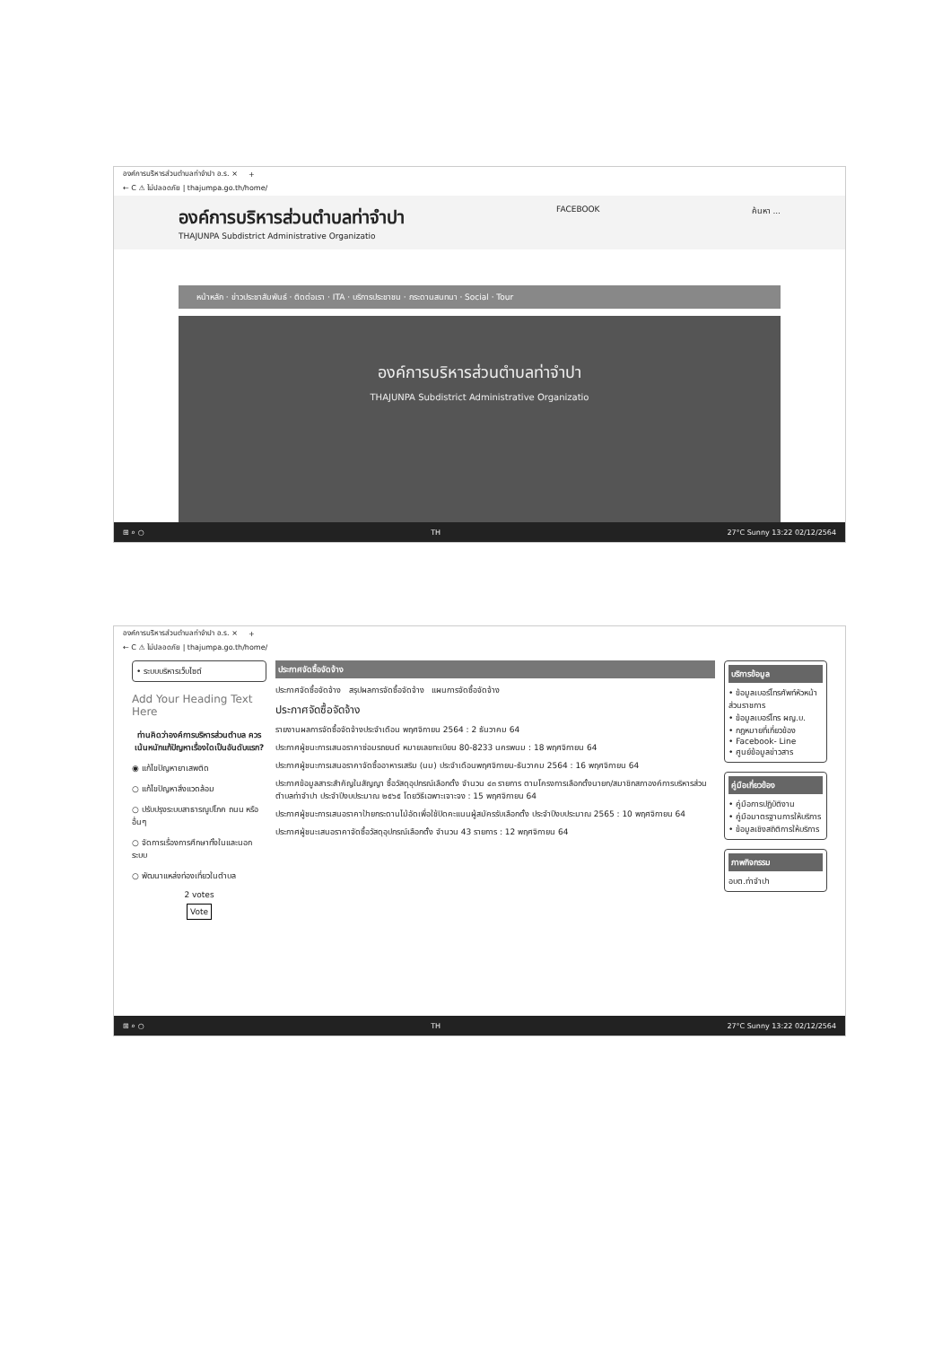องค์การบริหารส่วนตำบลท่าจำปา อ.ร. × +
← C ⚠ ไม่ปลอดภัย | thajumpa.go.th/home/
องค์การบริหารส่วนตำบลท่าจำปา
THAJUNPA Subdistrict Administrative Organizatio
FACEBOOK ค้นหา ...
หน้าหลัก · ข่าวประชาสัมพันธ์ · ติดต่อเรา · ITA · บริการประชาชน · กระดานสนทนา · Social · Tour
องค์การบริหารส่วนตำบลท่าจำปา
THAJUNPA Subdistrict Administrative Organizatio
⊞ ⌕ ○ TH 27°C Sunny 13:22 02/12/2564
องค์การบริหารส่วนตำบลท่าจำปา อ.ร. × +
← C ⚠ ไม่ปลอดภัย | thajumpa.go.th/home/
• ระบบบริหารเว็บไซต์
Add Your Heading Text Here
ท่านคิดว่าองค์การบริหารส่วนตำบล ควรเน้นหนักแก้ปัญหาเรื่องใดเป็นอันดับแรก?
◉ แก้ไขปัญหายาเสพติด
○ แก้ไขปัญหาสิ่งแวดล้อม
○ ปรับปรุงระบบสาธารณูปโภค ถนน หรืออื่นๆ
○ จัดการเรื่องการศึกษาทั้งในและนอกระบบ
○ พัฒนาแหล่งท่องเที่ยวในตำบล
2 votes
Vote
ประกาศจัดซื้อจัดจ้าง
ประกาศจัดซื้อจัดจ้าง สรุปผลการจัดซื้อจัดจ้าง แผนการจัดซื้อจัดจ้าง
ประกาศจัดซื้อจัดจ้าง
รายงานผลการจัดซื้อจัดจ้างประจำเดือน พฤศจิกายน 2564 : 2 ธันวาคม 64
ประกาศผู้ชนะการเสนอราคาซ่อมรถยนต์ หมายเลขทะเบียน 80-8233 นครพนม : 18 พฤศจิกายน 64
ประกาศผู้ชนะการเสนอราคาจัดซื้ออาหารเสริม (นม) ประจำเดือนพฤศจิกายน-ธันวาคม 2564 : 16 พฤศจิกายน 64
ประกาศข้อมูลสาระสำคัญในสัญญา ซื้อวัสดุอุปกรณ์เลือกตั้ง จำนวน ๔๓ รายการ ตามโครงการเลือกตั้งนายก/สมาชิกสภาองค์การบริหารส่วนตำบลท่าจำปา ประจำปีงบประมาณ ๒๕๖๕ โดยวิธีเฉพาะเจาะจง : 15 พฤศจิกายน 64
ประกาศผู้ชนะการเสนอราคาป้ายกระดานไม้อัดเพื่อใช้ปิดคะแนนผู้สมัครรับเลือกตั้ง ประจำปีงบประมาณ 2565 : 10 พฤศจิกายน 64
ประกาศผู้ชนะเสนอราคาจัดซื้อวัสดุอุปกรณ์เลือกตั้ง จำนวน 43 รายการ : 12 พฤศจิกายน 64
บริการข้อมูล
• ข้อมูลเบอร์โทรศัพท์หัวหน้าส่วนราชการ
• ข้อมูลเบอร์โทร ผญ.บ.
• กฎหมายที่เกี่ยวข้อง
• Facebook- Line
• ศูนย์ข้อมูลข่าวสาร
คู่มือเกี่ยวข้อง
• คู่มือการปฏิบัติงาน
• คู่มือมาตรฐานการให้บริการ
• ข้อมูลเชิงสถิติการให้บริการ
ภาพกิจกรรม
อบต.ท่าจำปา
⊞ ⌕ ○ TH 27°C Sunny 13:22 02/12/2564